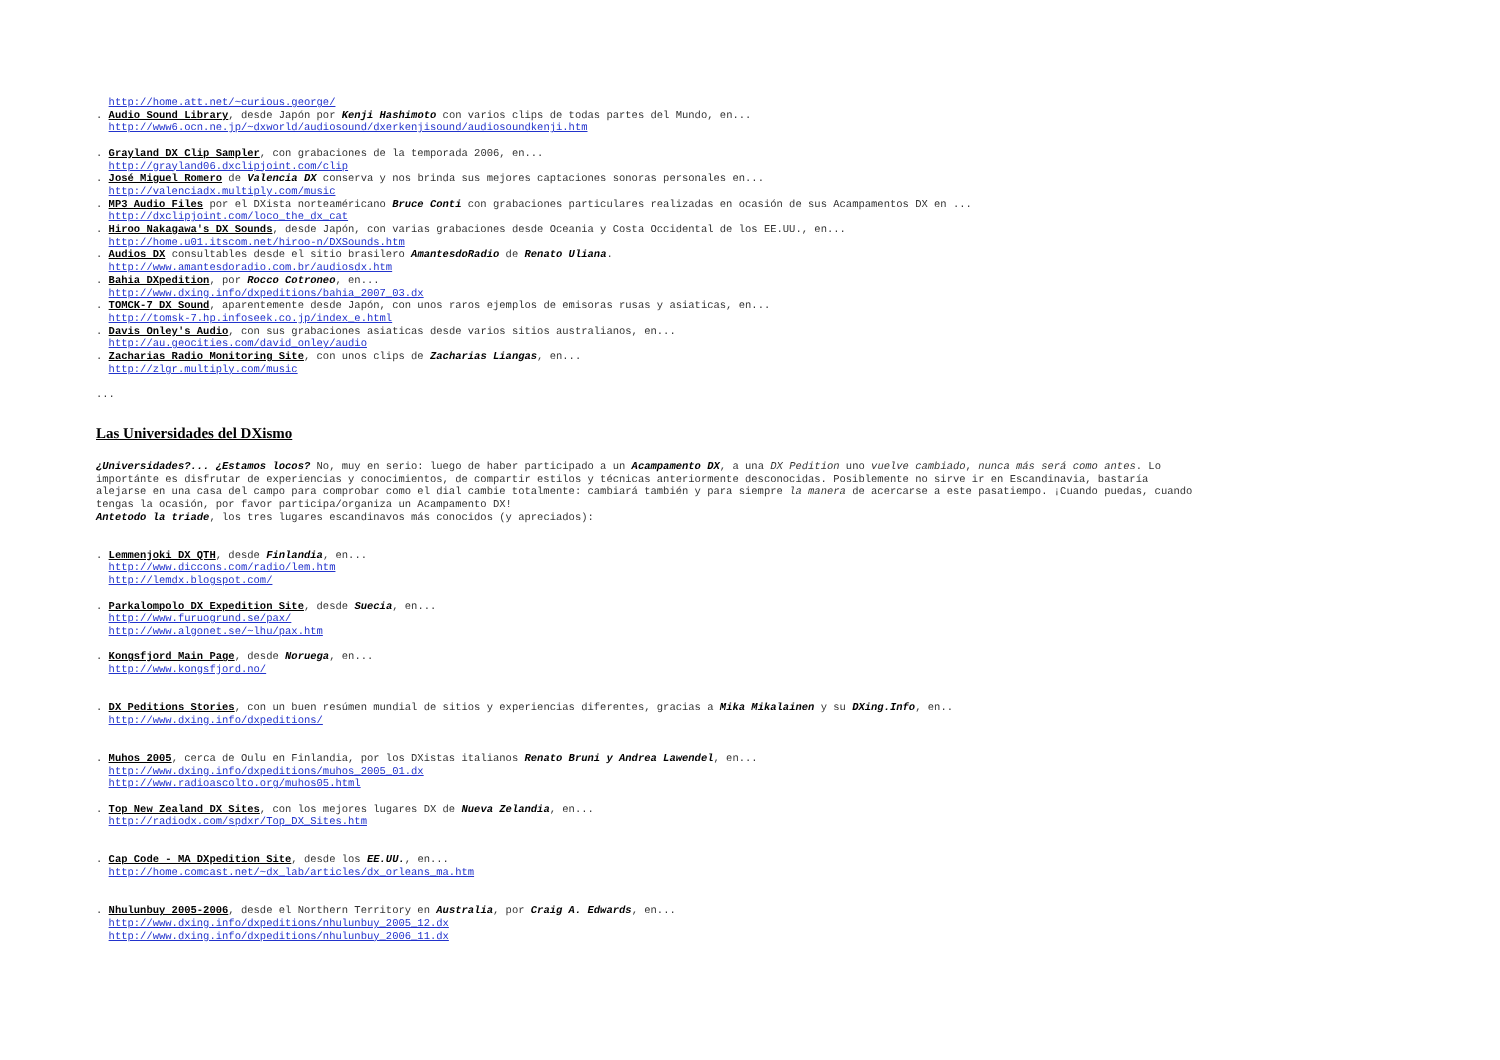http://home.att.net/~curious.george/
. Audio Sound Library, desde Japón por Kenji Hashimoto con varios clips de todas partes del Mundo, en...
http://www6.ocn.ne.jp/~dxworld/audiosound/dxerkenjisound/audiosoundkenji.htm
. Grayland DX Clip Sampler, con grabaciones de la temporada 2006, en...
http://grayland06.dxclipjoint.com/clip
. José Miguel Romero de Valencia DX conserva y nos brinda sus mejores captaciones sonoras personales en...
http://valenciadx.multiply.com/music
. MP3 Audio Files por el DXista norteaméricano Bruce Conti con grabaciones particulares realizadas en ocasión de sus Acampamentos DX en ...
http://dxclipjoint.com/loco_the_dx_cat
. Hiroo Nakagawa's DX Sounds, desde Japón, con varias grabaciones desde Oceania y Costa Occidental de los EE.UU., en...
http://home.u01.itscom.net/hiroo-n/DXSounds.htm
. Audios DX consultables desde el sitio brasilero AmantesdoRadio de Renato Uliana.
http://www.amantesdoradio.com.br/audiosdx.htm
. Bahia DXpedition, por Rocco Cotroneo, en...
http://www.dxing.info/dxpeditions/bahia_2007_03.dx
. TOMCK-7 DX Sound, aparentemente desde Japón, con unos raros ejemplos de emisoras rusas y asiaticas, en...
http://tomsk-7.hp.infoseek.co.jp/index_e.html
. Davis Onley's Audio, con sus grabaciones asiaticas desde varios sitios australianos, en...
http://au.geocities.com/david_onley/audio
. Zacharias Radio Monitoring Site, con unos clips de Zacharias Liangas, en...
http://zlgr.multiply.com/music
...
Las Universidades del DXismo
¿Universidades?... ¿Estamos locos? No, muy en serio: luego de haber participado a un Acampamento DX, a una DX Pedition uno vuelve cambiado, nunca más será como antes. Lo importánte es disfrutar de experiencias y conocimientos, de compartir estilos y técnicas anteriormente desconocidas. Posiblemente no sirve ir en Escandinavia, bastaría alejarse en una casa del campo para comprobar como el dial cambie totalmente: cambiará también y para siempre la manera de acercarse a este pasatiempo. ¡Cuando puedas, cuando tengas la ocasión, por favor participa/organiza un Acampamento DX!
Antetodo la triade, los tres lugares escandinavos más conocidos (y apreciados):
. Lemmenjoki DX QTH, desde Finlandia, en...
http://www.diccons.com/radio/lem.htm
http://lemdx.blogspot.com/
. Parkalompolo DX Expedition Site, desde Suecia, en...
http://www.furuogrund.se/pax/
http://www.algonet.se/~lhu/pax.htm
. Kongsfjord Main Page, desde Noruega, en...
http://www.kongsfjord.no/
. DX Peditions Stories, con un buen resúmen mundial de sitios y experiencias diferentes, gracias a Mika Mikalainen y su DXing.Info, en..
http://www.dxing.info/dxpeditions/
. Muhos 2005, cerca de Oulu en Finlandia, por los DXistas italianos Renato Bruni y Andrea Lawendel, en...
http://www.dxing.info/dxpeditions/muhos_2005_01.dx
http://www.radioascolto.org/muhos05.html
. Top New Zealand DX Sites, con los mejores lugares DX de Nueva Zelandia, en...
http://radiodx.com/spdxr/Top_DX_Sites.htm
. Cap Code - MA DXpedition Site, desde los EE.UU., en...
http://home.comcast.net/~dx_lab/articles/dx_orleans_ma.htm
. Nhulunbuy 2005-2006, desde el Northern Territory en Australia, por Craig A. Edwards, en...
http://www.dxing.info/dxpeditions/nhulunbuy_2005_12.dx
http://www.dxing.info/dxpeditions/nhulunbuy_2006_11.dx